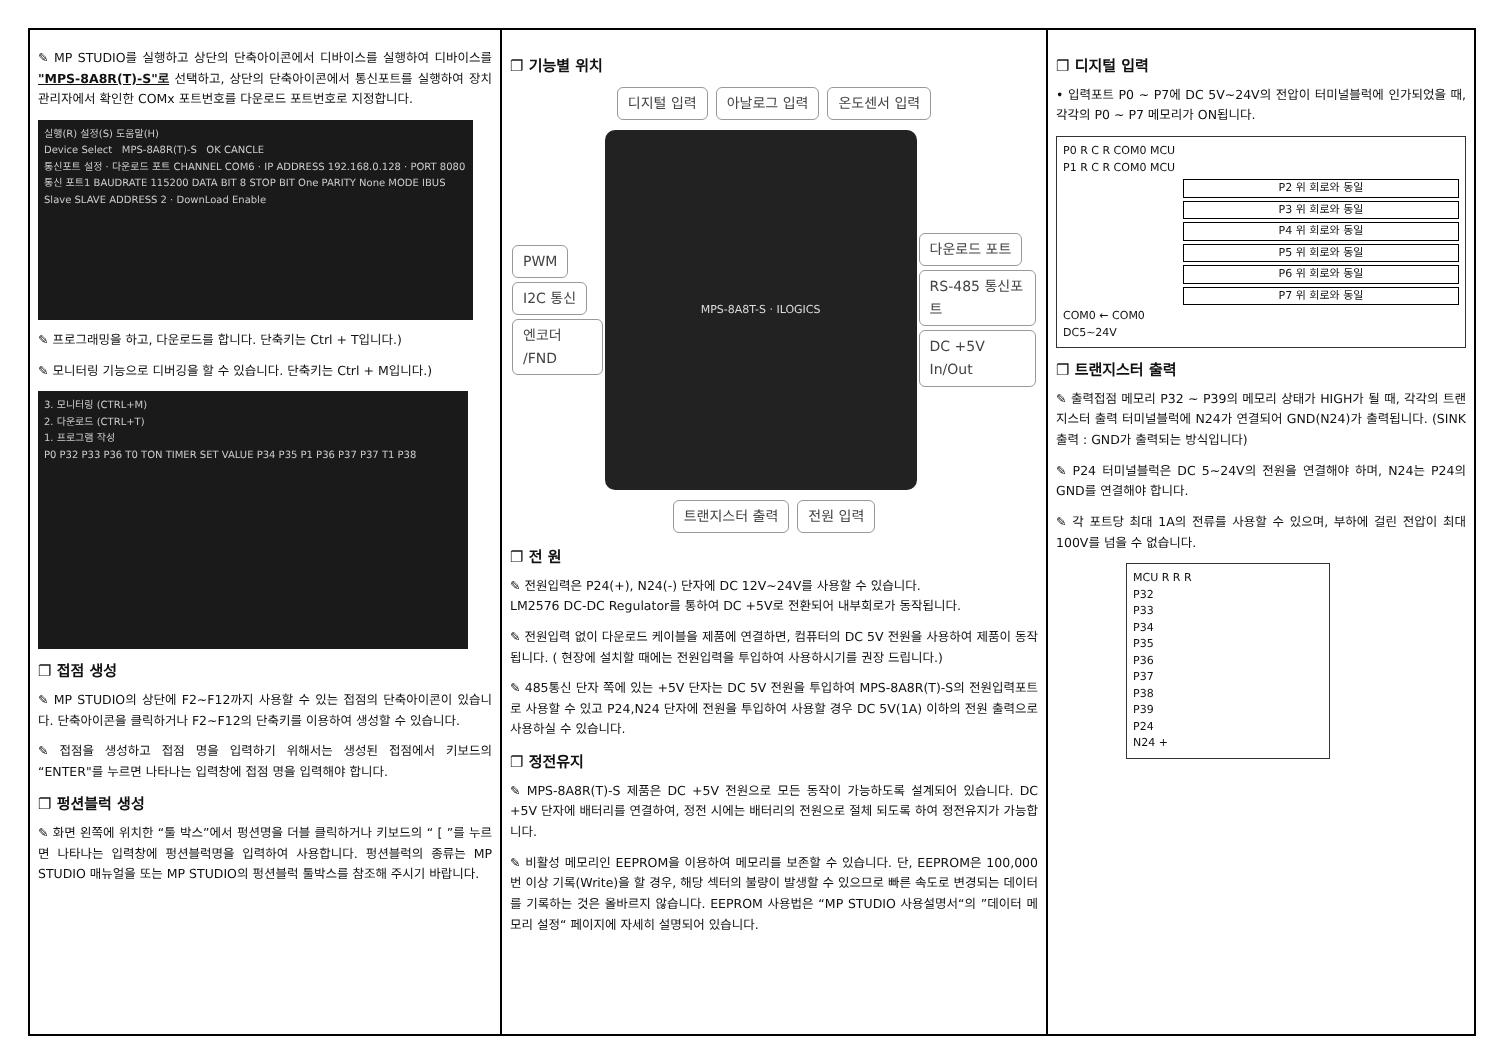✎ MP STUDIO를 실행하고 상단의 단축아이콘에서 디바이스를 실행하여 디바이스를 "MPS-8A8R(T)-S"로 선택하고, 상단의 단축아이콘에서 통신포트를 실행하여 장치관리자에서 확인한 COMx 포트번호를 다운로드 포트번호로 지정합니다.
실행(R) 설정(S) 도움말(H)
Device Select MPS-8A8R(T)-S OK CANCLE
통신포트 설정 · 다운로드 포트 CHANNEL COM6 · IP ADDRESS 192.168.0.128 · PORT 8080
통신 포트1 BAUDRATE 115200 DATA BIT 8 STOP BIT One PARITY None MODE IBUS Slave SLAVE ADDRESS 2 · DownLoad Enable
✎ 프로그래밍을 하고, 다운로드를 합니다. 단축키는 Ctrl + T입니다.)
✎ 모니터링 기능으로 디버깅을 할 수 있습니다. 단축키는 Ctrl + M입니다.)
3. 모니터링 (CTRL+M)
2. 다운로드 (CTRL+T)
1. 프로그램 작성
P0 P32 P33 P36 T0 TON TIMER SET VALUE P34 P35 P1 P36 P37 P37 T1 P38
❐ 접점 생성
✎ MP STUDIO의 상단에 F2~F12까지 사용할 수 있는 접점의 단축아이콘이 있습니다. 단축아이콘을 클릭하거나 F2~F12의 단축키를 이용하여 생성할 수 있습니다.
✎ 접점을 생성하고 접점 명을 입력하기 위해서는 생성된 접점에서 키보드의 “ENTER"를 누르면 나타나는 입력창에 접점 명을 입력해야 합니다.
❐ 펑션블럭 생성
✎ 화면 왼쪽에 위치한 “툴 박스”에서 펑션명을 더블 클릭하거나 키보드의 “ [ ”를 누르면 나타나는 입력창에 펑션블럭명을 입력하여 사용합니다. 펑션블럭의 종류는 MP STUDIO 매뉴얼을 또는 MP STUDIO의 펑션블럭 툴박스를 참조해 주시기 바랍니다.
❐ 기능별 위치
디지털 입력 아날로그 입력 온도센서 입력
PWM
I2C 통신
엔코더 /FND
MPS-8A8T-S · ILOGICS
다운로드 포트
RS-485 통신포트
DC +5V In/Out
트랜지스터 출력 전원 입력
❐ 전 원
✎ 전원입력은 P24(+), N24(-) 단자에 DC 12V~24V를 사용할 수 있습니다.
LM2576 DC-DC Regulator를 통하여 DC +5V로 전환되어 내부회로가 동작됩니다.
✎ 전원입력 없이 다운로드 케이블을 제품에 연결하면, 컴퓨터의 DC 5V 전원을 사용하여 제품이 동작됩니다. ( 현장에 설치할 때에는 전원입력을 투입하여 사용하시기를 권장 드립니다.)
✎ 485통신 단자 쪽에 있는 +5V 단자는 DC 5V 전원을 투입하여 MPS-8A8R(T)-S의 전원입력포트로 사용할 수 있고 P24,N24 단자에 전원을 투입하여 사용할 경우 DC 5V(1A) 이하의 전원 출력으로 사용하실 수 있습니다.
❐ 정전유지
✎ MPS-8A8R(T)-S 제품은 DC +5V 전원으로 모든 동작이 가능하도록 설계되어 있습니다. DC +5V 단자에 배터리를 연결하여, 정전 시에는 배터리의 전원으로 절체 되도록 하여 정전유지가 가능합니다.
✎ 비활성 메모리인 EEPROM을 이용하여 메모리를 보존할 수 있습니다. 단, EEPROM은 100,000번 이상 기록(Write)을 할 경우, 해당 섹터의 불량이 발생할 수 있으므로 빠른 속도로 변경되는 데이터를 기록하는 것은 올바르지 않습니다. EEPROM 사용법은 “MP STUDIO 사용설명서“의 ”데이터 메모리 설정“ 페이지에 자세히 설명되어 있습니다.
❐ 디지털 입력
• 입력포트 P0 ~ P7에 DC 5V~24V의 전압이 터미널블럭에 인가되었을 때, 각각의 P0 ~ P7 메모리가 ON됩니다.
P0 R C R COM0 MCU
P1 R C R COM0 MCU
P2 위 회로와 동일
P3 위 회로와 동일
P4 위 회로와 동일
P5 위 회로와 동일
P6 위 회로와 동일
P7 위 회로와 동일
COM0 ← COM0
DC5~24V
❐ 트랜지스터 출력
✎ 출력접점 메모리 P32 ~ P39의 메모리 상태가 HIGH가 될 때, 각각의 트랜지스터 출력 터미널블럭에 N24가 연결되어 GND(N24)가 출력됩니다. (SINK 출력 : GND가 출력되는 방식입니다)
✎ P24 터미널블럭은 DC 5~24V의 전원을 연결해야 하며, N24는 P24의 GND를 연결해야 합니다.
✎ 각 포트당 최대 1A의 전류를 사용할 수 있으며, 부하에 걸린 전압이 최대 100V를 넘을 수 없습니다.
MCU R R R
P32
P33
P34
P35
P36
P37
P38
P39
P24
N24 +